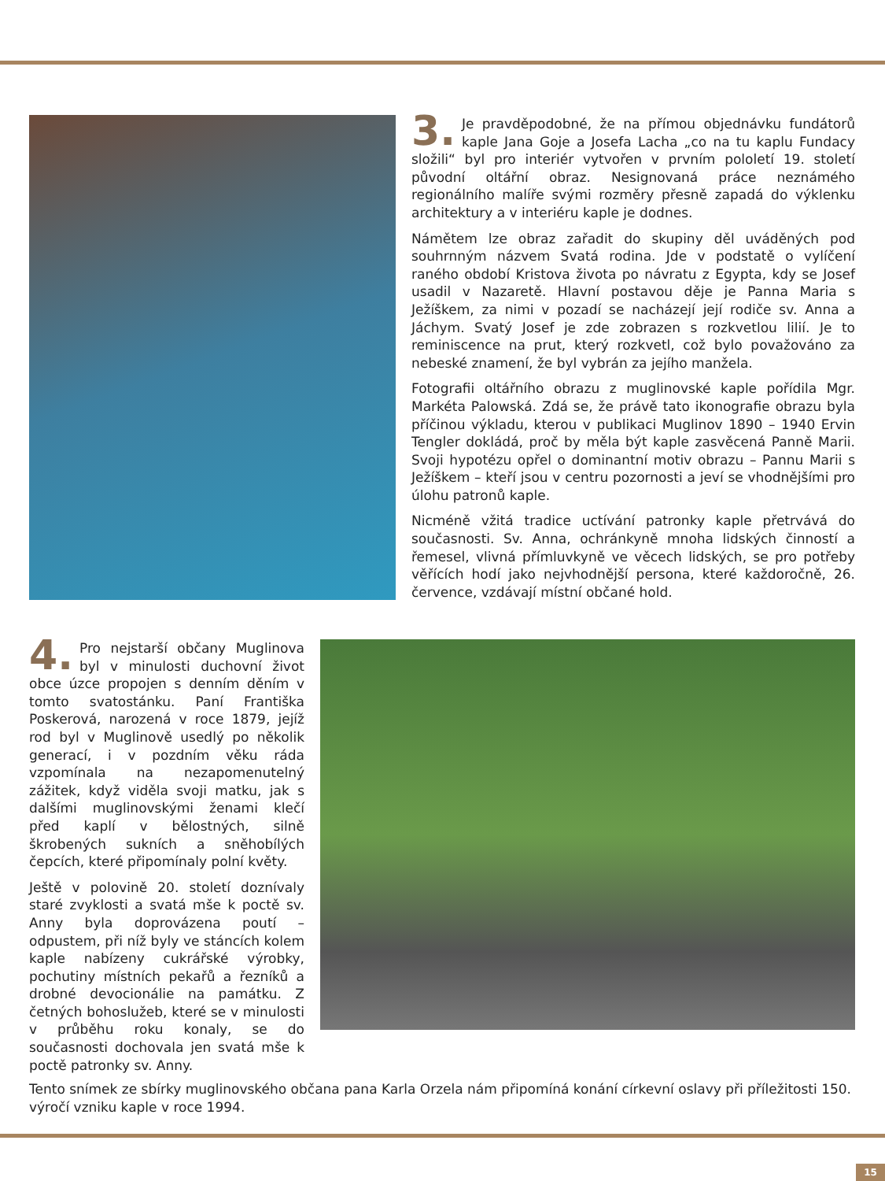3. Je pravděpodobné, že na přímou objednávku fundátorů kaple Jana Goje a Josefa Lacha „co na tu kaplu Fundacy složili“ byl pro interiér vytvořen v prvním pololetí 19. století původní oltářní obraz. Nesignovaná práce neznámého regionálního malíře svými rozměry přesně zapadá do výklenku architektury a v interiéru kaple je dodnes.
Námětem lze obraz zařadit do skupiny děl uváděných pod souhrnným názvem Svatá rodina. Jde v podstatě o vylíčení raného období Kristova života po návratu z Egypta, kdy se Josef usadil v Nazaretě. Hlavní postavou děje je Panna Maria s Ježíškem, za nimi v pozadí se nacházejí její rodiče sv. Anna a Jáchym. Svatý Josef je zde zobrazen s rozkvetlou lilií. Je to reminiscence na prut, který rozkvetl, což bylo považováno za nebeské znamení, že byl vybrán za jejího manžela.
Fotografii oltářního obrazu z muglinovské kaple pořídila Mgr. Markéta Palowská. Zdá se, že právě tato ikonografie obrazu byla příčinou výkladu, kterou v publikaci Muglinov 1890 – 1940 Ervin Tengler dokládá, proč by měla být kaple zasvěcená Panně Marii. Svoji hypotézu opřel o dominantní motiv obrazu – Pannu Marii s Ježíškem – kteří jsou v centru pozornosti a jeví se vhodnějšími pro úlohu patronů kaple.
Nicméně vžitá tradice uctívání patronky kaple přetrvává do současnosti. Sv. Anna, ochránkyně mnoha lidských činností a řemesel, vlivná přímluvkyně ve věcech lidských, se pro potřeby věřících hodí jako nejvhodnější persona, které každoročně, 26. července, vzdávají místní občané hold.
4. Pro nejstarší občany Muglinova byl v minulosti duchovní život obce úzce propojen s denním děním v tomto svatostánku. Paní Františka Poskerová, narozená v roce 1879, jejíž rod byl v Muglinově usedlý po několik generací, i v pozdním věku ráda vzpomínala na nezapomenutelný zážitek, když viděla svoji matku, jak s dalšími muglinovskými ženami klečí před kaplí v bělostných, silně škrobených sukních a sněhobílých čepcích, které připomínaly polní květy.
Ještě v polovině 20. století doznívaly staré zvyklosti a svatá mše k poctě sv. Anny byla doprovázena poutí – odpustem, při níž byly ve stáncích kolem kaple nabízeny cukrářské výrobky, pochutiny místních pekařů a řezníků a drobné devocionálie na památku. Z četných bohoslužeb, které se v minulosti v průběhu roku konaly, se do současnosti dochovala jen svatá mše k poctě patronky sv. Anny.
Tento snímek ze sbírky muglinovského občana pana Karla Orzela nám připomíná konání církevní oslavy při příležitosti 150. výročí vzniku kaple v roce 1994.
15